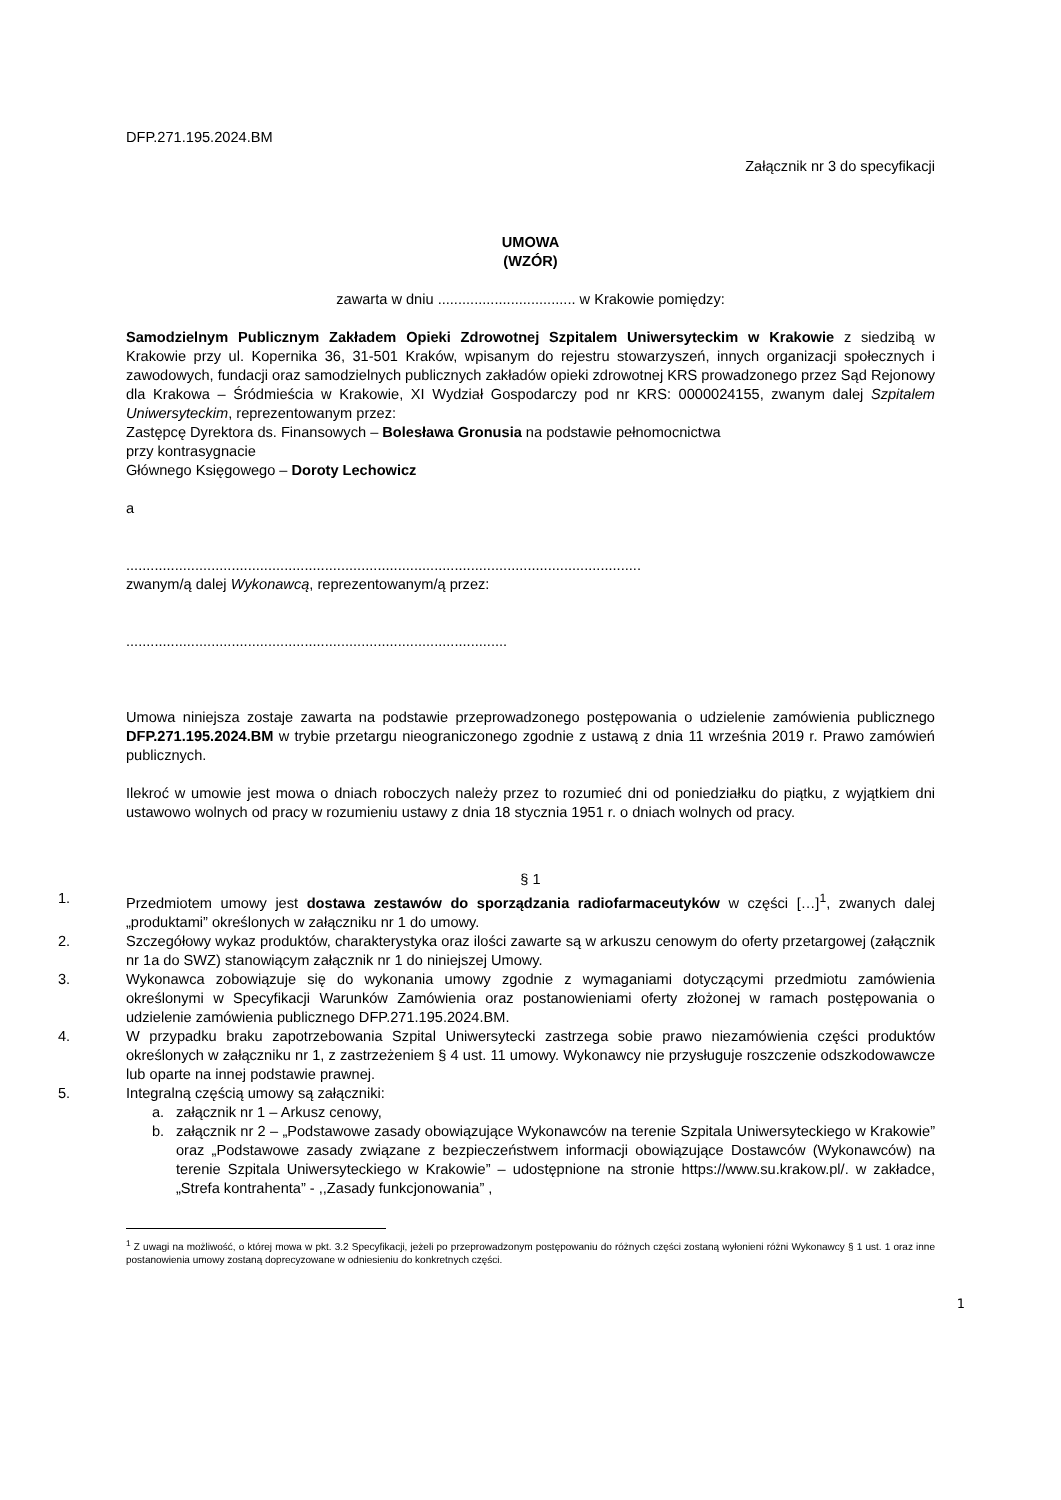DFP.271.195.2024.BM
Załącznik nr 3 do specyfikacji
UMOWA
(WZÓR)
zawarta w dniu .................................. w Krakowie pomiędzy:
Samodzielnym Publicznym Zakładem Opieki Zdrowotnej Szpitalem Uniwersyteckim w Krakowie z siedzibą w Krakowie przy ul. Kopernika 36, 31-501 Kraków, wpisanym do rejestru stowarzyszeń, innych organizacji społecznych i zawodowych, fundacji oraz samodzielnych publicznych zakładów opieki zdrowotnej KRS prowadzonego przez Sąd Rejonowy dla Krakowa – Śródmieścia w Krakowie, XI Wydział Gospodarczy pod nr KRS: 0000024155, zwanym dalej Szpitalem Uniwersyteckim, reprezentowanym przez:
Zastępcę Dyrektora ds. Finansowych – Bolesława Gronusia na podstawie pełnomocnictwa
przy kontrasygnacie
Głównego Księgowego – Doroty Lechowicz
a
...............................................................................................................................
zwanym/ą dalej Wykonawcą, reprezentowanym/ą przez:
..............................................................................................
Umowa niniejsza zostaje zawarta na podstawie przeprowadzonego postępowania o udzielenie zamówienia publicznego DFP.271.195.2024.BM w trybie przetargu nieograniczonego zgodnie z ustawą z dnia 11 września 2019 r. Prawo zamówień publicznych.
Ilekroć w umowie jest mowa o dniach roboczych należy przez to rozumieć dni od poniedziałku do piątku, z wyjątkiem dni ustawowo wolnych od pracy w rozumieniu ustawy z dnia 18 stycznia 1951 r. o dniach wolnych od pracy.
§ 1
1. Przedmiotem umowy jest dostawa zestawów do sporządzania radiofarmaceutyków w części […]<sup>1</sup>, zwanych dalej „produktami” określonych w załączniku nr 1 do umowy.
2. Szczegółowy wykaz produktów, charakterystyka oraz ilości zawarte są w arkuszu cenowym do oferty przetargowej (załącznik nr 1a do SWZ) stanowiącym załącznik nr 1 do niniejszej Umowy.
3. Wykonawca zobowiązuje się do wykonania umowy zgodnie z wymaganiami dotyczącymi przedmiotu zamówienia określonymi w Specyfikacji Warunków Zamówienia oraz postanowieniami oferty złożonej w ramach postępowania o udzielenie zamówienia publicznego DFP.271.195.2024.BM.
4. W przypadku braku zapotrzebowania Szpital Uniwersytecki zastrzega sobie prawo niezamówienia części produktów określonych w załączniku nr 1, z zastrzeżeniem § 4 ust. 11 umowy. Wykonawcy nie przysługuje roszczenie odszkodowawcze lub oparte na innej podstawie prawnej.
5. Integralną częścią umowy są załączniki:
a. załącznik nr 1 – Arkusz cenowy,
b. załącznik nr 2 – „Podstawowe zasady obowiązujące Wykonawców na terenie Szpitala Uniwersyteckiego w Krakowie” oraz „Podstawowe zasady związane z bezpieczeństwem informacji obowiązujące Dostawców (Wykonawców) na terenie Szpitala Uniwersyteckiego w Krakowie” – udostępnione na stronie https://www.su.krakow.pl/. w zakładce, „Strefa kontrahenta” - ,,Zasady funkcjonowania” ,
<sup>1</sup> Z uwagi na możliwość, o której mowa w pkt. 3.2 Specyfikacji, jeżeli po przeprowadzonym postępowaniu do różnych części zostaną wyłonieni różni Wykonawcy § 1 ust. 1 oraz inne postanowienia umowy zostaną doprecyzowane w odniesieniu do konkretnych części.
1